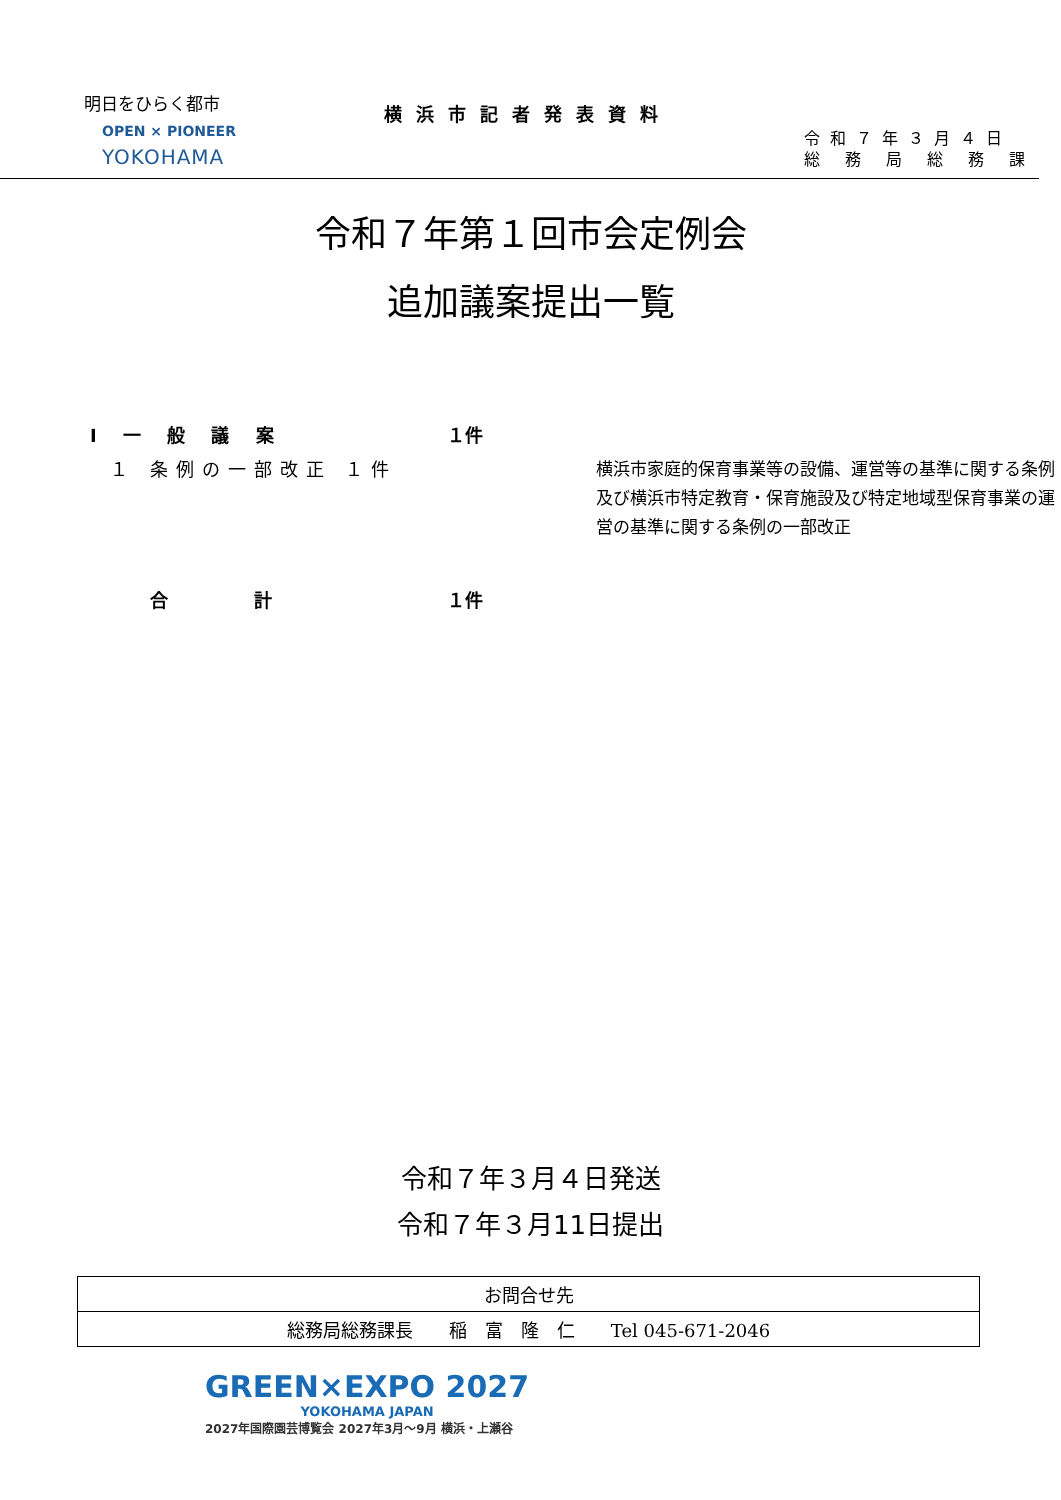明日をひらく都市
OPEN × PIONEER
YOKOHAMA
横浜市記者発表資料
令和７年３月４日
総 務 局 総 務 課
令和７年第１回市会定例会
追加議案提出一覧
| Ⅰ 一 般 議 案 | １件 | |
| １ 条例の一部改正 １件 | | 横浜市家庭的保育事業等の設備、運営等の基準に関する条例及び横浜市特定教育・保育施設及び特定地域型保育事業の運営の基準に関する条例の一部改正 |
| 合 計 | １件 | |
令和７年３月４日発送
令和７年３月11日提出
| お問合せ先 |
| 総務局総務課長 稲 富 隆 仁 Tel 045-671-2046 |
GREEN×EXPO 2027
YOKOHAMA JAPAN
2027年国際園芸博覧会 2027年3月～9月 横浜・上瀬谷